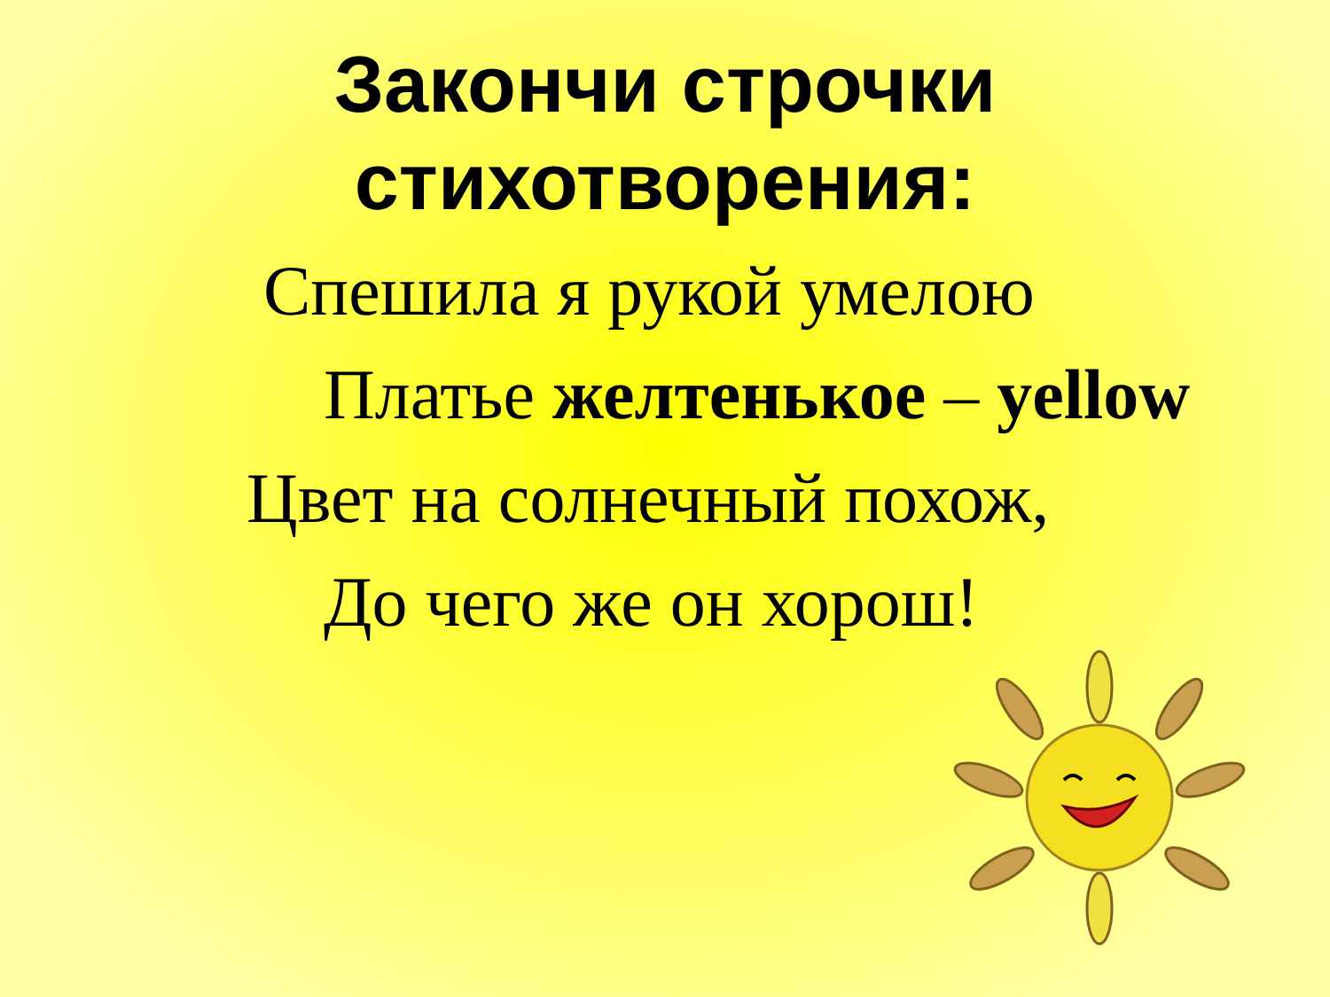Закончи строчки
стихотворения:
Спешила я рукой умелою
Платье желтенькое – yellow
Цвет на солнечный похож,
До чего же он хорош!